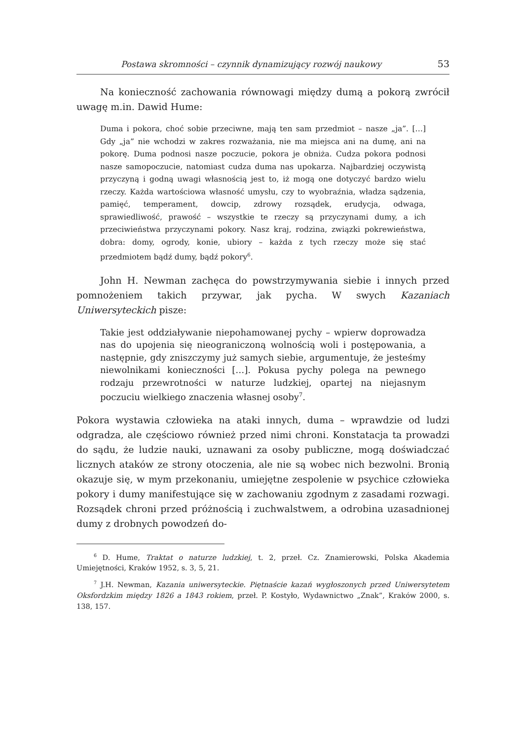Postawa skromności – czynnik dynamizujący rozwój naukowy 53
Na konieczność zachowania równowagi między dumą a pokorą zwrócił uwagę m.in. Dawid Hume:
Duma i pokora, choć sobie przeciwne, mają ten sam przedmiot – nasze „ja”. […] Gdy „ja” nie wchodzi w zakres rozważania, nie ma miejsca ani na dumę, ani na pokorę. Duma podnosi nasze poczucie, pokora je obniża. Cudza pokora podnosi nasze samopoczucie, natomiast cudza duma nas upokarza. Najbardziej oczywistą przyczyną i godną uwagi własnością jest to, iż mogą one dotyczyć bardzo wielu rzeczy. Każda wartościowa własność umysłu, czy to wyobraźnia, władza sądzenia, pamięć, temperament, dowcip, zdrowy rozsądek, erudycja, odwaga, sprawiedliwość, prawość – wszystkie te rzeczy są przyczynami dumy, a ich przeciwieństwa przyczynami pokory. Nasz kraj, rodzina, związki pokrewieństwa, dobra: domy, ogrody, konie, ubiory – każda z tych rzeczy może się stać przedmiotem bądź dumy, bądź pokory<sup>6</sup>.
John H. Newman zachęca do powstrzymywania siebie i innych przed pomnożeniem takich przywar, jak pycha. W swych Kazaniach Uniwersyteckich pisze:
Takie jest oddziaływanie niepohamowanej pychy – wpierw doprowadza nas do upojenia się nieograniczoną wolnością woli i postępowania, a następnie, gdy zniszczymy już samych siebie, argumentuje, że jesteśmy niewolnikami konieczności […]. Pokusa pychy polega na pewnego rodzaju przewrotności w naturze ludzkiej, opartej na niejasnym poczuciu wielkiego znaczenia własnej osoby<sup>7</sup>.
Pokora wystawia człowieka na ataki innych, duma – wprawdzie od ludzi odgradza, ale częściowo również przed nimi chroni. Konstatacja ta prowadzi do sądu, że ludzie nauki, uznawani za osoby publiczne, mogą doświadczać licznych ataków ze strony otoczenia, ale nie są wobec nich bezwolni. Bronią okazuje się, w mym przekonaniu, umiejętne zespolenie w psychice człowieka pokory i dumy manifestujące się w zachowaniu zgodnym z zasadami rozwagi. Rozsądek chroni przed próżnością i zuchwalstwem, a odrobina uzasadnionej dumy z drobnych powodzeń do-
<sup>6</sup> D. Hume, Traktat o naturze ludzkiej, t. 2, przeł. Cz. Znamierowski, Polska Akademia Umiejętności, Kraków 1952, s. 3, 5, 21.
<sup>7</sup> J.H. Newman, Kazania uniwersyteckie. Piętnaście kazań wygłoszonych przed Uniwersytetem Oksfordzkim między 1826 a 1843 rokiem, przeł. P. Kostyło, Wydawnictwo „Znak”, Kraków 2000, s. 138, 157.